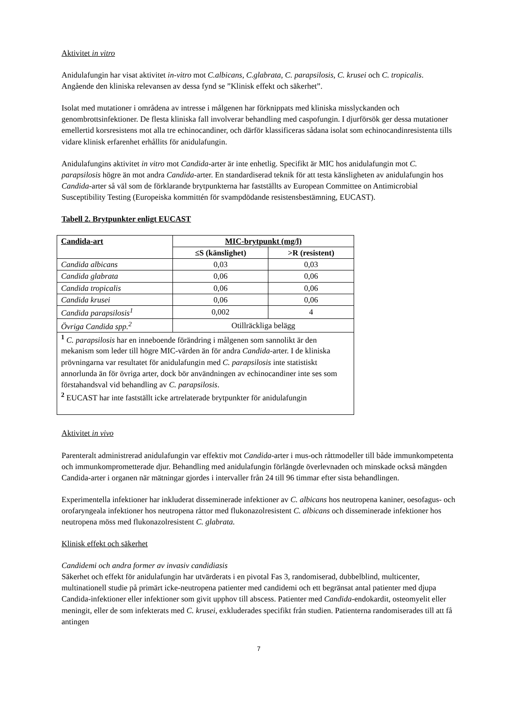Aktivitet in vitro
Anidulafungin har visat aktivitet in-vitro mot C.albicans, C.glabrata, C. parapsilosis, C. krusei och C. tropicalis. Angående den kliniska relevansen av dessa fynd se ”Klinisk effekt och säkerhet”.
Isolat med mutationer i områdena av intresse i målgenen har förknippats med kliniska misslyckanden och genombrottsinfektioner. De flesta kliniska fall involverar behandling med caspofungin. I djurförsök ger dessa mutationer emellertid korsresistens mot alla tre echinocandiner, och därför klassificeras sådana isolat som echinocandinresistenta tills vidare klinisk erfarenhet erhållits för anidulafungin.
Anidulafungins aktivitet in vitro mot Candida-arter är inte enhetlig. Specifikt är MIC hos anidulafungin mot C. parapsilosis högre än mot andra Candida-arter. En standardiserad teknik för att testa känsligheten av anidulafungin hos Candida-arter så väl som de förklarande brytpunkterna har fastställts av European Committee on Antimicrobial Susceptibility Testing (Europeiska kommittén för svampdödande resistensbestämning, EUCAST).
Tabell 2. Brytpunkter enligt EUCAST
| Candida-art | MIC-brytpunkt (mg/l) | |
| --- | --- | --- |
| | ≤S (känslighet) | >R (resistent) |
| Candida albicans | 0,03 | 0,03 |
| Candida glabrata | 0,06 | 0,06 |
| Candida tropicalis | 0,06 | 0,06 |
| Candida krusei | 0,06 | 0,06 |
| Candida parapsilosis<sup>1</sup> | 0,002 | 4 |
| Övriga Candida spp.<sup>2</sup> | Otillräckliga belägg | |
| <sup>1</sup> C. parapsilosis har en inneboende förändring i målgenen som sannolikt är den mekanism som leder till högre MIC-värden än för andra Candida -arter. I de kliniska prövningarna var resultatet för anidulafungin med C. parapsilosis inte statistiskt annorlunda än för övriga arter, dock bör användningen av echinocandiner inte ses som förstahandsval vid behandling av C. parapsilosis . <sup>2</sup> EUCAST har inte fastställt icke artrelaterade brytpunkter för anidulafungin | | |
Aktivitet in vivo
Parenteralt administrerad anidulafungin var effektiv mot Candida-arter i mus-och råttmodeller till både immunkompetenta och immunkomprometterade djur. Behandling med anidulafungin förlängde överlevnaden och minskade också mängden Candida-arter i organen när mätningar gjordes i intervaller från 24 till 96 timmar efter sista behandlingen.
Experimentella infektioner har inkluderat disseminerade infektioner av C. albicans hos neutropena kaniner, oesofagus- och orofaryngeala infektioner hos neutropena råttor med flukonazolresistent C. albicans och disseminerade infektioner hos neutropena möss med flukonazolresistent C. glabrata.
Klinisk effekt och säkerhet
Candidemi och andra former av invasiv candidiasis
Säkerhet och effekt för anidulafungin har utvärderats i en pivotal Fas 3, randomiserad, dubbelblind, multicenter, multinationell studie på primärt icke-neutropena patienter med candidemi och ett begränsat antal patienter med djupa Candida-infektioner eller infektioner som givit upphov till abscess. Patienter med Candida-endokardit, osteomyelit eller meningit, eller de som infekterats med C. krusei, exkluderades specifikt från studien. Patienterna randomiserades till att få antingen
7